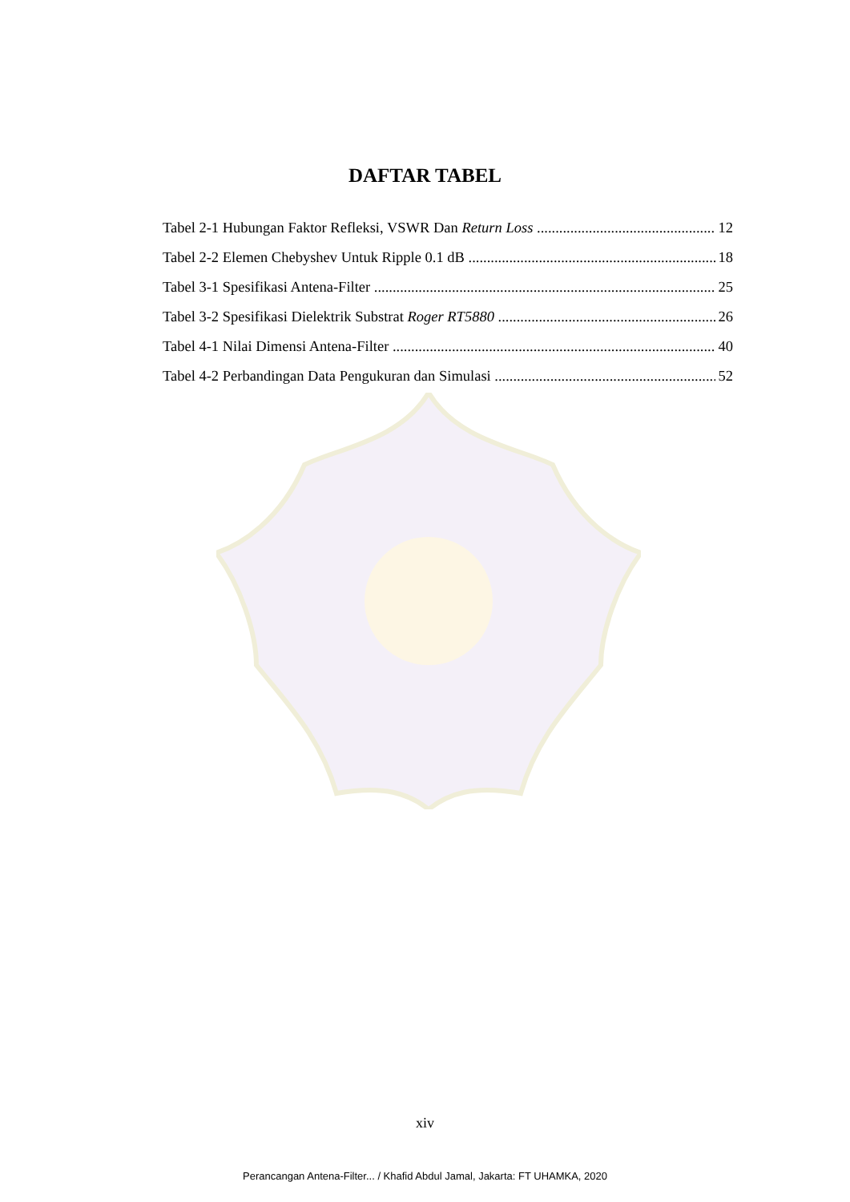DAFTAR TABEL
Tabel 2-1 Hubungan Faktor Refleksi, VSWR Dan Return Loss 12
Tabel 2-2 Elemen Chebyshev Untuk Ripple 0.1 dB 18
Tabel 3-1 Spesifikasi Antena-Filter 25
Tabel 3-2 Spesifikasi Dielektrik Substrat Roger RT5880 26
Tabel 4-1 Nilai Dimensi Antena-Filter 40
Tabel 4-2 Perbandingan Data Pengukuran dan Simulasi 52
xiv
Perancangan Antena-Filter... / Khafid Abdul Jamal, Jakarta: FT UHAMKA, 2020